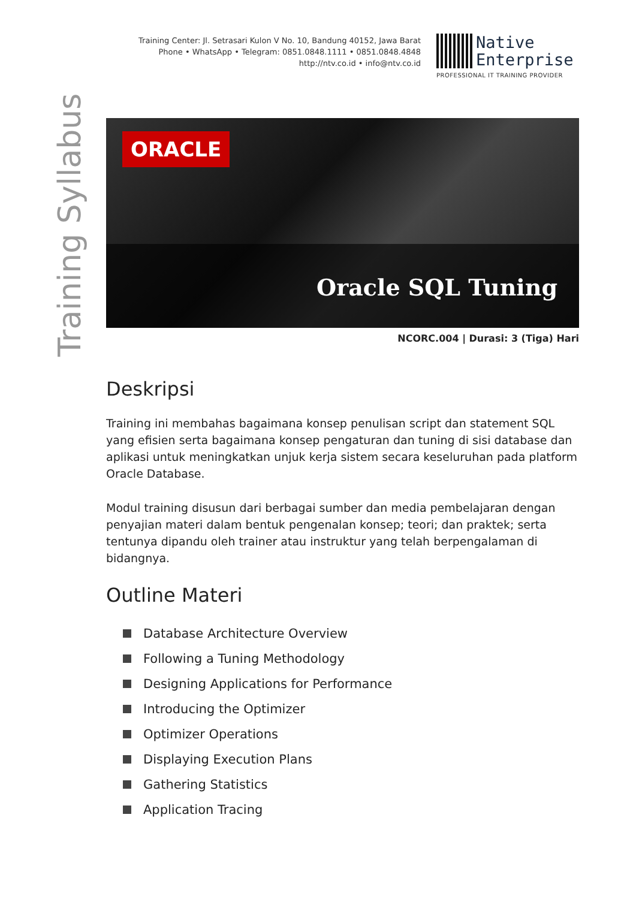Training Center: Jl. Setrasari Kulon V No. 10, Bandung 40152, Jawa Barat
Phone • WhatsApp • Telegram: 0851.0848.1111 • 0851.0848.4848
http://ntv.co.id • info@ntv.co.id
Native
Enterprise
PROFESSIONAL IT TRAINING PROVIDER
Training Syllabus
ORACLE
Oracle SQL Tuning
NCORC.004 | Durasi: 3 (Tiga) Hari
Deskripsi
Training ini membahas bagaimana konsep penulisan script dan statement SQL yang efisien serta bagaimana konsep pengaturan dan tuning di sisi database dan aplikasi untuk meningkatkan unjuk kerja sistem secara keseluruhan pada platform Oracle Database.
Modul training disusun dari berbagai sumber dan media pembelajaran dengan penyajian materi dalam bentuk pengenalan konsep; teori; dan praktek; serta tentunya dipandu oleh trainer atau instruktur yang telah berpengalaman di bidangnya.
Outline Materi
Database Architecture Overview
Following a Tuning Methodology
Designing Applications for Performance
Introducing the Optimizer
Optimizer Operations
Displaying Execution Plans
Gathering Statistics
Application Tracing